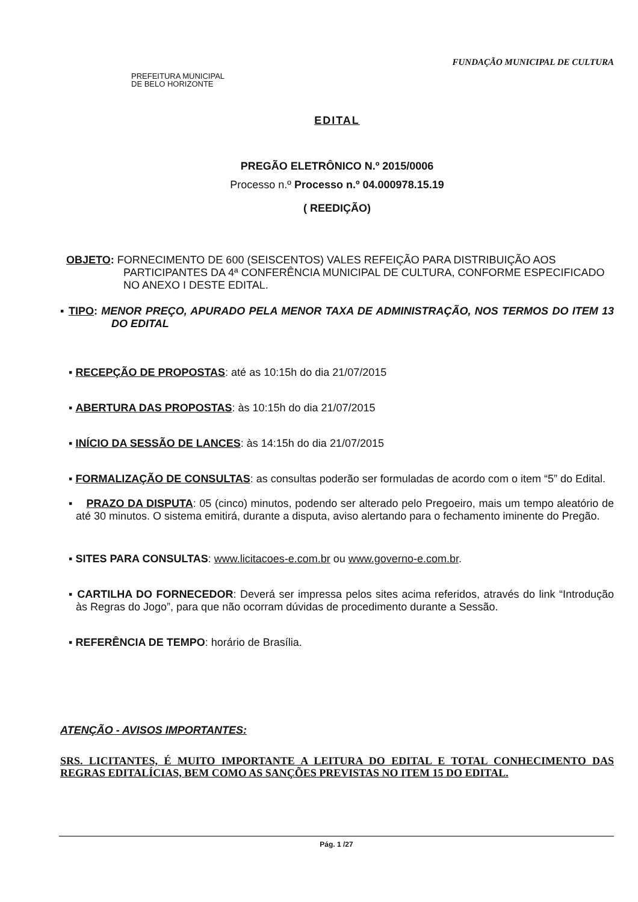FUNDAÇÃO MUNICIPAL DE CULTURA
PREFEITURA MUNICIPAL
DE BELO HORIZONTE
EDITAL
PREGÃO ELETRÔNICO N.º 2015/0006
Processo n.º Processo n.º 04.000978.15.19
( REEDIÇÃO)
OBJETO: FORNECIMENTO DE 600 (SEISCENTOS) VALES REFEIÇÃO PARA DISTRIBUIÇÃO AOS PARTICIPANTES DA 4ª CONFERÊNCIA MUNICIPAL DE CULTURA, CONFORME ESPECIFICADO NO ANEXO I DESTE EDITAL.
▪ TIPO: MENOR PREÇO, APURADO PELA MENOR TAXA DE ADMINISTRAÇÃO, NOS TERMOS DO ITEM 13 DO EDITAL
▪ RECEPÇÃO DE PROPOSTAS: até as 10:15h do dia 21/07/2015
▪ ABERTURA DAS PROPOSTAS: às 10:15h do dia 21/07/2015
▪ INÍCIO DA SESSÃO DE LANCES: às 14:15h do dia 21/07/2015
▪ FORMALIZAÇÃO DE CONSULTAS: as consultas poderão ser formuladas de acordo com o item “5” do Edital.
▪ PRAZO DA DISPUTA: 05 (cinco) minutos, podendo ser alterado pelo Pregoeiro, mais um tempo aleatório de até 30 minutos. O sistema emitirá, durante a disputa, aviso alertando para o fechamento iminente do Pregão.
▪ SITES PARA CONSULTAS: www.licitacoes-e.com.br ou www.governo-e.com.br.
▪ CARTILHA DO FORNECEDOR: Deverá ser impressa pelos sites acima referidos, através do link “Introdução às Regras do Jogo”, para que não ocorram dúvidas de procedimento durante a Sessão.
▪ REFERÊNCIA DE TEMPO: horário de Brasília.
ATENÇÃO - AVISOS IMPORTANTES:
SRS. LICITANTES, É MUITO IMPORTANTE A LEITURA DO EDITAL E TOTAL CONHECIMENTO DAS REGRAS EDITALÍCIAS, BEM COMO AS SANÇÕES PREVISTAS NO ITEM 15 DO EDITAL.
Pág. 1 /27